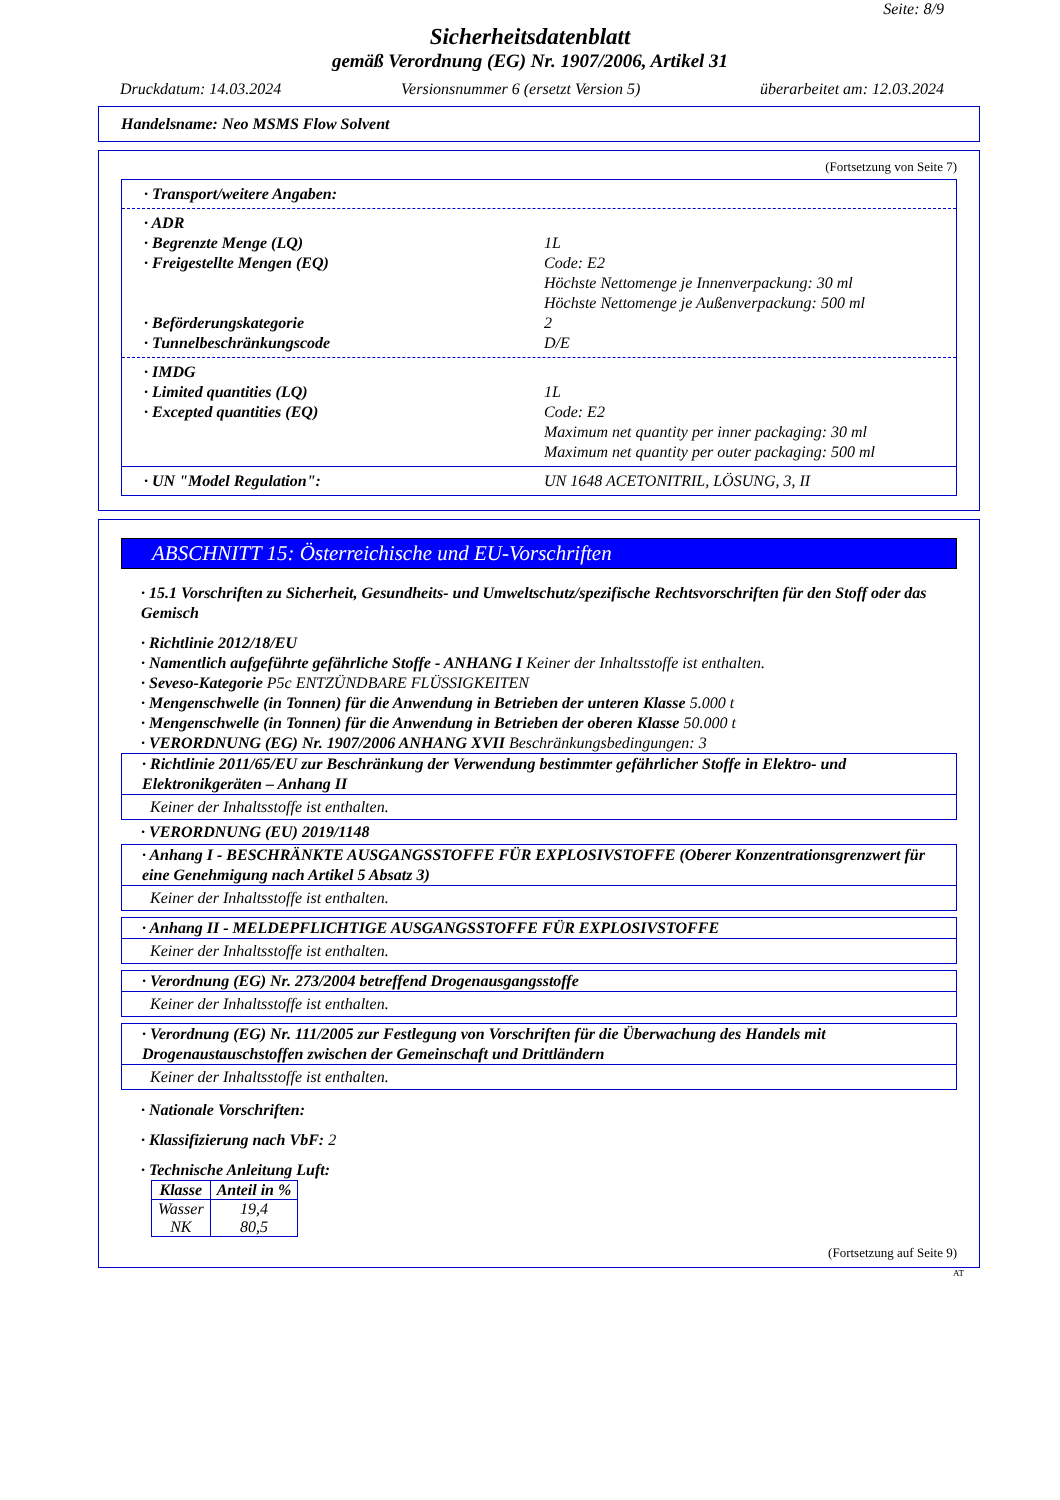Seite: 8/9
Sicherheitsdatenblatt
gemäß Verordnung (EG) Nr. 1907/2006, Artikel 31
Druckdatum: 14.03.2024 Versionsnummer 6 (ersetzt Version 5) überarbeitet am: 12.03.2024
Handelsname: Neo MSMS Flow Solvent
(Fortsetzung von Seite 7)
· Transport/weitere Angaben:
· ADR
· Begrenzte Menge (LQ) 1L
· Freigestellte Mengen (EQ) Code: E2
Höchste Nettomenge je Innenverpackung: 30 ml
Höchste Nettomenge je Außenverpackung: 500 ml
· Beförderungskategorie 2
· Tunnelbeschränkungscode D/E
· IMDG
· Limited quantities (LQ) 1L
· Excepted quantities (EQ) Code: E2
Maximum net quantity per inner packaging: 30 ml
Maximum net quantity per outer packaging: 500 ml
· UN "Model Regulation": UN 1648 ACETONITRIL, LÖSUNG, 3, II
ABSCHNITT 15: Österreichische und EU-Vorschriften
· 15.1 Vorschriften zu Sicherheit, Gesundheits- und Umweltschutz/spezifische Rechtsvorschriften für den Stoff oder das Gemisch
· Richtlinie 2012/18/EU
· Namentlich aufgeführte gefährliche Stoffe - ANHANG I Keiner der Inhaltsstoffe ist enthalten.
· Seveso-Kategorie P5c ENTZÜNDBARE FLÜSSIGKEITEN
· Mengenschwelle (in Tonnen) für die Anwendung in Betrieben der unteren Klasse 5.000 t
· Mengenschwelle (in Tonnen) für die Anwendung in Betrieben der oberen Klasse 50.000 t
· VERORDNUNG (EG) Nr. 1907/2006 ANHANG XVII Beschränkungsbedingungen: 3
· Richtlinie 2011/65/EU zur Beschränkung der Verwendung bestimmter gefährlicher Stoffe in Elektro- und Elektronikgeräten – Anhang II
Keiner der Inhaltsstoffe ist enthalten.
· VERORDNUNG (EU) 2019/1148
· Anhang I - BESCHRÄNKTE AUSGANGSSTOFFE FÜR EXPLOSIVSTOFFE (Oberer Konzentrationsgrenzwert für eine Genehmigung nach Artikel 5 Absatz 3)
Keiner der Inhaltsstoffe ist enthalten.
· Anhang II - MELDEPFLICHTIGE AUSGANGSSTOFFE FÜR EXPLOSIVSTOFFE
Keiner der Inhaltsstoffe ist enthalten.
· Verordnung (EG) Nr. 273/2004 betreffend Drogenausgangsstoffe
Keiner der Inhaltsstoffe ist enthalten.
· Verordnung (EG) Nr. 111/2005 zur Festlegung von Vorschriften für die Überwachung des Handels mit Drogenaustauschstoffen zwischen der Gemeinschaft und Drittländern
Keiner der Inhaltsstoffe ist enthalten.
· Nationale Vorschriften:
· Klassifizierung nach VbF: 2
· Technische Anleitung Luft:
| Klasse | Anteil in % |
| --- | --- |
| Wasser NK | 19,4 80,5 |
(Fortsetzung auf Seite 9)
AT